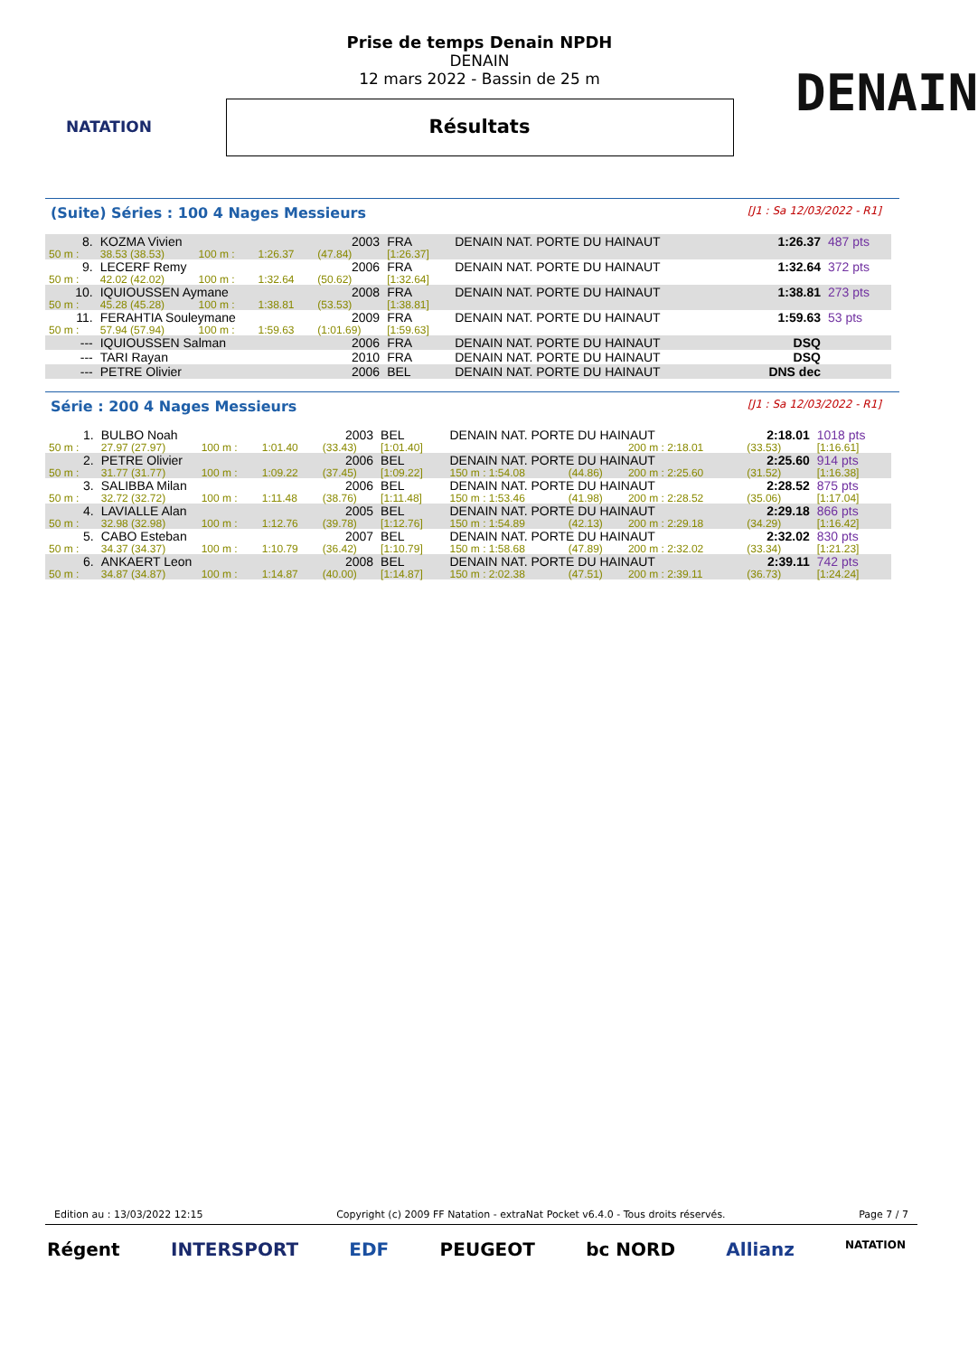NATATION
DENAIN
Prise de temps Denain NPDH
DENAIN
12 mars 2022 - Bassin de 25 m
Résultats
(Suite) Séries : 100 4 Nages Messieurs [J1 : Sa 12/03/2022 - R1]
| 8. | KOZMA Vivien | | | 2003 | FRA | DENAIN NAT. PORTE DU HAINAUT | 1:26.37 | 487 pts |
| 50 m : | 38.53 (38.53) | 100 m : | 1:26.37 | (47.84) | [1:26.37] | | | |
| 9. | LECERF Remy | | | 2006 | FRA | DENAIN NAT. PORTE DU HAINAUT | 1:32.64 | 372 pts |
| 50 m : | 42.02 (42.02) | 100 m : | 1:32.64 | (50.62) | [1:32.64] | | | |
| 10. | IQUIOUSSEN Aymane | | | 2008 | FRA | DENAIN NAT. PORTE DU HAINAUT | 1:38.81 | 273 pts |
| 50 m : | 45.28 (45.28) | 100 m : | 1:38.81 | (53.53) | [1:38.81] | | | |
| 11. | FERAHTIA Souleymane | | | 2009 | FRA | DENAIN NAT. PORTE DU HAINAUT | 1:59.63 | 53 pts |
| 50 m : | 57.94 (57.94) | 100 m : | 1:59.63 | (1:01.69) | [1:59.63] | | | |
| --- | IQUIOUSSEN Salman | | | 2006 | FRA | DENAIN NAT. PORTE DU HAINAUT | DSQ | |
| --- | TARI Rayan | | | 2010 | FRA | DENAIN NAT. PORTE DU HAINAUT | DSQ | |
| --- | PETRE Olivier | | | 2006 | BEL | DENAIN NAT. PORTE DU HAINAUT | DNS dec | |
Série : 200 4 Nages Messieurs [J1 : Sa 12/03/2022 - R1]
| 1. | BULBO Noah | | | 2003 | BEL | DENAIN NAT. PORTE DU HAINAUT | | | 2:18.01 | 1018 pts |
| 50 m : | 27.97 (27.97) | 100 m : | 1:01.40 | (33.43) | [1:01.40] | | | 200 m : 2:18.01 | (33.53) | [1:16.61] |
| 2. | PETRE Olivier | | | 2006 | BEL | DENAIN NAT. PORTE DU HAINAUT | | | 2:25.60 | 914 pts |
| 50 m : | 31.77 (31.77) | 100 m : | 1:09.22 | (37.45) | [1:09.22] | 150 m : 1:54.08 | (44.86) | 200 m : 2:25.60 | (31.52) | [1:16.38] |
| 3. | SALIBBA Milan | | | 2006 | BEL | DENAIN NAT. PORTE DU HAINAUT | | | 2:28.52 | 875 pts |
| 50 m : | 32.72 (32.72) | 100 m : | 1:11.48 | (38.76) | [1:11.48] | 150 m : 1:53.46 | (41.98) | 200 m : 2:28.52 | (35.06) | [1:17.04] |
| 4. | LAVIALLE Alan | | | 2005 | BEL | DENAIN NAT. PORTE DU HAINAUT | | | 2:29.18 | 866 pts |
| 50 m : | 32.98 (32.98) | 100 m : | 1:12.76 | (39.78) | [1:12.76] | 150 m : 1:54.89 | (42.13) | 200 m : 2:29.18 | (34.29) | [1:16.42] |
| 5. | CABO Esteban | | | 2007 | BEL | DENAIN NAT. PORTE DU HAINAUT | | | 2:32.02 | 830 pts |
| 50 m : | 34.37 (34.37) | 100 m : | 1:10.79 | (36.42) | [1:10.79] | 150 m : 1:58.68 | (47.89) | 200 m : 2:32.02 | (33.34) | [1:21.23] |
| 6. | ANKAERT Leon | | | 2008 | BEL | DENAIN NAT. PORTE DU HAINAUT | | | 2:39.11 | 742 pts |
| 50 m : | 34.87 (34.87) | 100 m : | 1:14.87 | (40.00) | [1:14.87] | 150 m : 2:02.38 | (47.51) | 200 m : 2:39.11 | (36.73) | [1:24.24] |
Edition au : 13/03/2022 12:15 Copyright (c) 2009 FF Natation - extraNat Pocket v6.4.0 - Tous droits réservés. Page 7 / 7
Régent INTERSPORT EDF PEUGEOT bc NORD Allianz NATATION